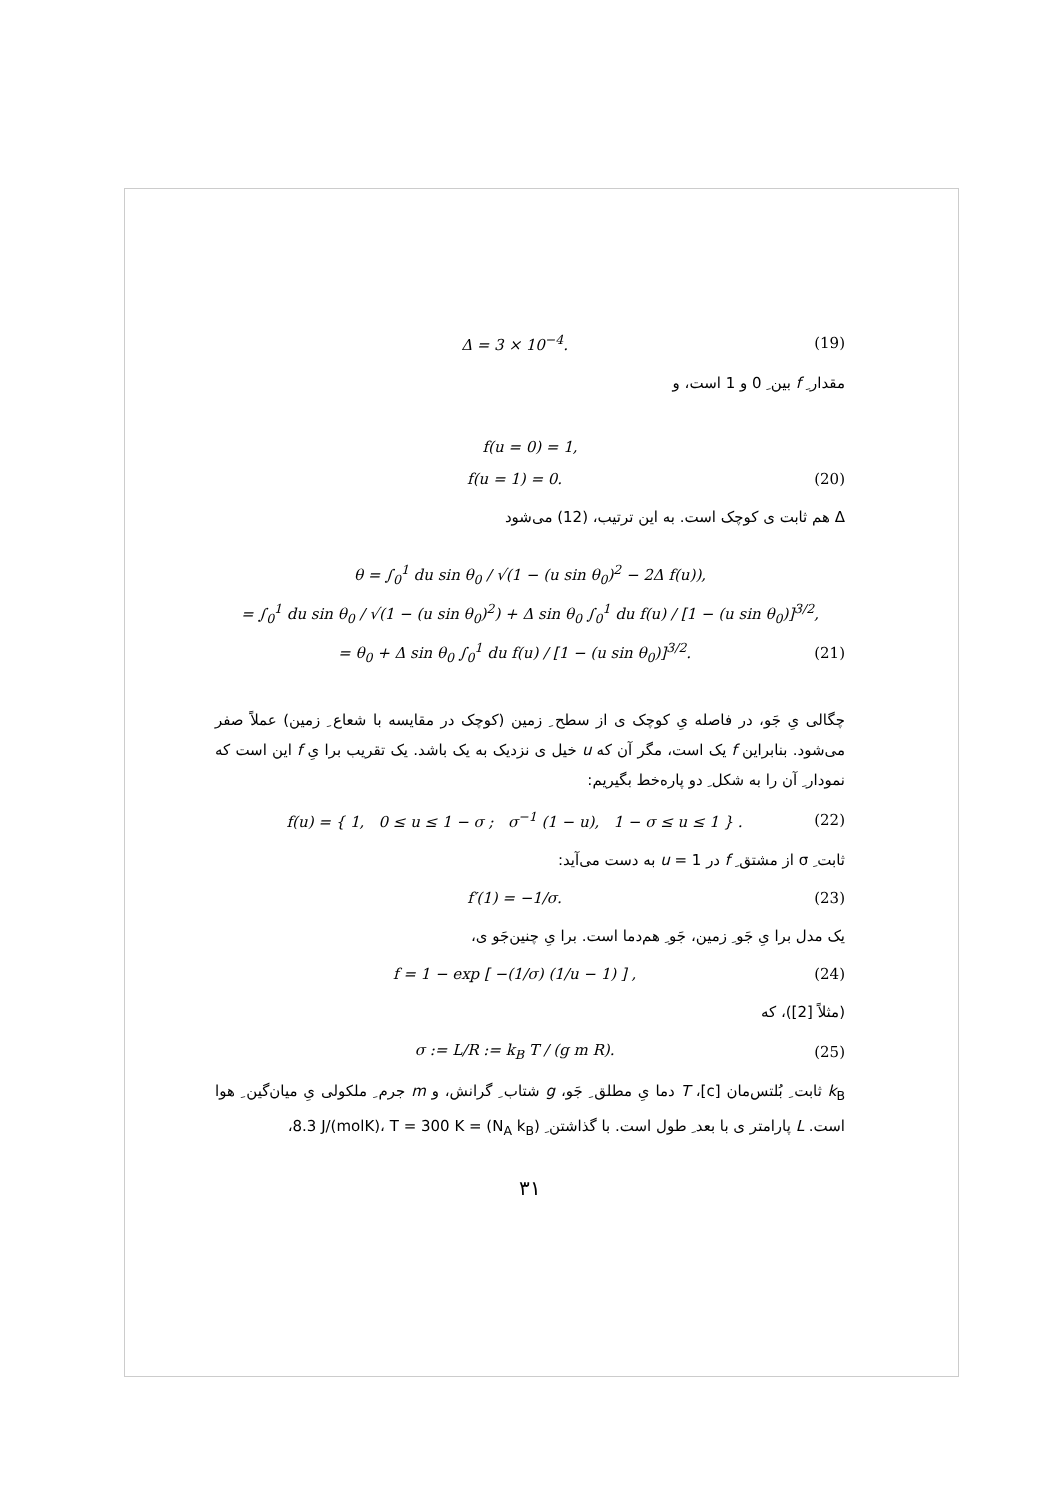Δ = 3 × 10<sup>−4</sup>. (19)
مقدار ِ f بین ِ 0 و 1 است، و
f(u = 0) = 1,
f(u = 1) = 0. (20)
Δ هم ثابت ی کوچک است. به این ترتیب، (12) می‌شود
θ = ∫<sub>0</sub><sup>1</sup> du sin θ<sub>0</sub> / √(1 − (u sin θ<sub>0</sub>)<sup>2</sup> − 2Δ f(u)),
= ∫<sub>0</sub><sup>1</sup> du sin θ<sub>0</sub> / √(1 − (u sin θ<sub>0</sub>)<sup>2</sup>) + Δ sin θ<sub>0</sub> ∫<sub>0</sub><sup>1</sup> du f(u) / [1 − (u sin θ<sub>0</sub>)]<sup>3/2</sup>,
= θ<sub>0</sub> + Δ sin θ<sub>0</sub> ∫<sub>0</sub><sup>1</sup> du f(u) / [1 − (u sin θ<sub>0</sub>)]<sup>3/2</sup>. (21)
چگالی یِ جَو، در فاصله یِ کوچک ی از سطح ِ زمین (کوچک در مقایسه با شعاع ِ زمین) عملاً صفر می‌شود. بنابراین f یک است، مگر آن که u خیل ی نزدیک به یک باشد. یک تقریب برا یِ f این است که نمودار ِ آن را به شکل ِ دو پاره‌خط بگیریم:
f(u) = { 1, 0 ≤ u ≤ 1 − σ ; σ<sup>−1</sup> (1 − u), 1 − σ ≤ u ≤ 1 } . (22)
ثابت ِ σ از مشتق ِ f در u = 1 به دست می‌آید:
f′(1) = −1/σ. (23)
یک مدل برا یِ جَو ِ زمین، جَو ِ هم‌دما است. برا یِ چنین‌جَو ی،
f = 1 − exp [ −(1/σ) (1/u − 1) ] , (24)
(مثلاً [2])، که
σ := L/R := k<sub>B</sub> T / (g m R). (25)
k<sub>B</sub> ثابت ِ بُلتس‌مان [c]، T دما یِ مطلق ِ جَو، g شتاب ِ گرانش، و m جرم ِ ملکولی یِ میان‌گین ِ هوا است. L پارامتر ی با بعد ِ طول است. با گذاشتن ِ (N<sub>A</sub> k<sub>B</sub>) = 8.3 J/(molK)، T = 300 K،
۳۱